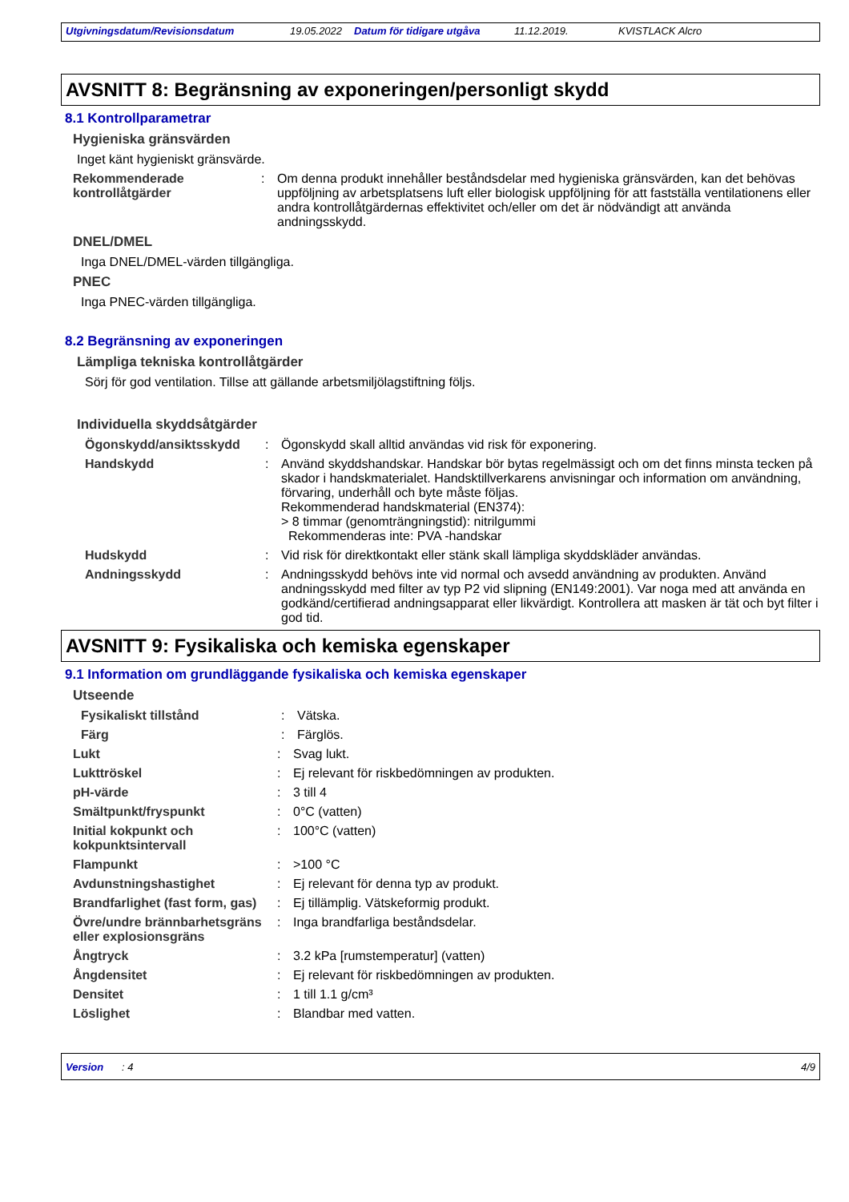Utgivningsdatum/Revisionsdatum 19.05.2022 Datum för tidigare utgåva 11.12.2019. KVISTLACK Alcro
AVSNITT 8: Begränsning av exponeringen/personligt skydd
8.1 Kontrollparametrar
Hygieniska gränsvärden
Inget känt hygieniskt gränsvärde.
Rekommenderade kontrollåtgärder
: Om denna produkt innehåller beståndsdelar med hygieniska gränsvärden, kan det behövas uppföljning av arbetsplatsens luft eller biologisk uppföljning för att fastställa ventilationens eller andra kontrollåtgärdernas effektivitet och/eller om det är nödvändigt att använda andningsskydd.
DNEL/DMEL
Inga DNEL/DMEL-värden tillgängliga.
PNEC
Inga PNEC-värden tillgängliga.
8.2 Begränsning av exponeringen
Lämpliga tekniska kontrollåtgärder
Sörj för god ventilation. Tillse att gällande arbetsmiljölagstiftning följs.
Individuella skyddsåtgärder
Ögonskydd/ansiktsskydd : Ögonskydd skall alltid användas vid risk för exponering.
Handskydd : Använd skyddshandskar. Handskar bör bytas regelmässigt och om det finns minsta tecken på skador i handskmaterialet. Handsktillverkarens anvisningar och information om användning, förvaring, underhåll och byte måste följas.
Rekommenderad handskmaterial (EN374):
> 8 timmar (genomträngningstid): nitrilgummi
Rekommenderas inte: PVA -handskar
Hudskydd : Vid risk för direktkontakt eller stänk skall lämpliga skyddskläder användas.
Andningsskydd : Andningsskydd behövs inte vid normal och avsedd användning av produkten. Använd andningsskydd med filter av typ P2 vid slipning (EN149:2001). Var noga med att använda en godkänd/certifierad andningsapparat eller likvärdigt. Kontrollera att masken är tät och byt filter i god tid.
AVSNITT 9: Fysikaliska och kemiska egenskaper
9.1 Information om grundläggande fysikaliska och kemiska egenskaper
Utseende
Fysikaliskt tillstånd : Vätska.
Färg : Färglös.
Lukt : Svag lukt.
Lukttröskel : Ej relevant för riskbedömningen av produkten.
pH-värde : 3 till 4
Smältpunkt/fryspunkt : 0°C (vatten)
Initial kokpunkt och kokpunktsintervall
: 100°C (vatten)
Flampunkt : >100 °C
Avdunstningshastighet : Ej relevant för denna typ av produkt.
Brandfarlighet (fast form, gas)
: Ej tillämplig. Vätskeformig produkt.
Övre/undre brännbarhetsgräns eller explosionsgräns
: Inga brandfarliga beståndsdelar.
Ångtryck : 3.2 kPa [rumstemperatur] (vatten)
Ångdensitet : Ej relevant för riskbedömningen av produkten.
Densitet : 1 till 1.1 g/cm³
Löslighet : Blandbar med vatten.
Version: 4 4/9